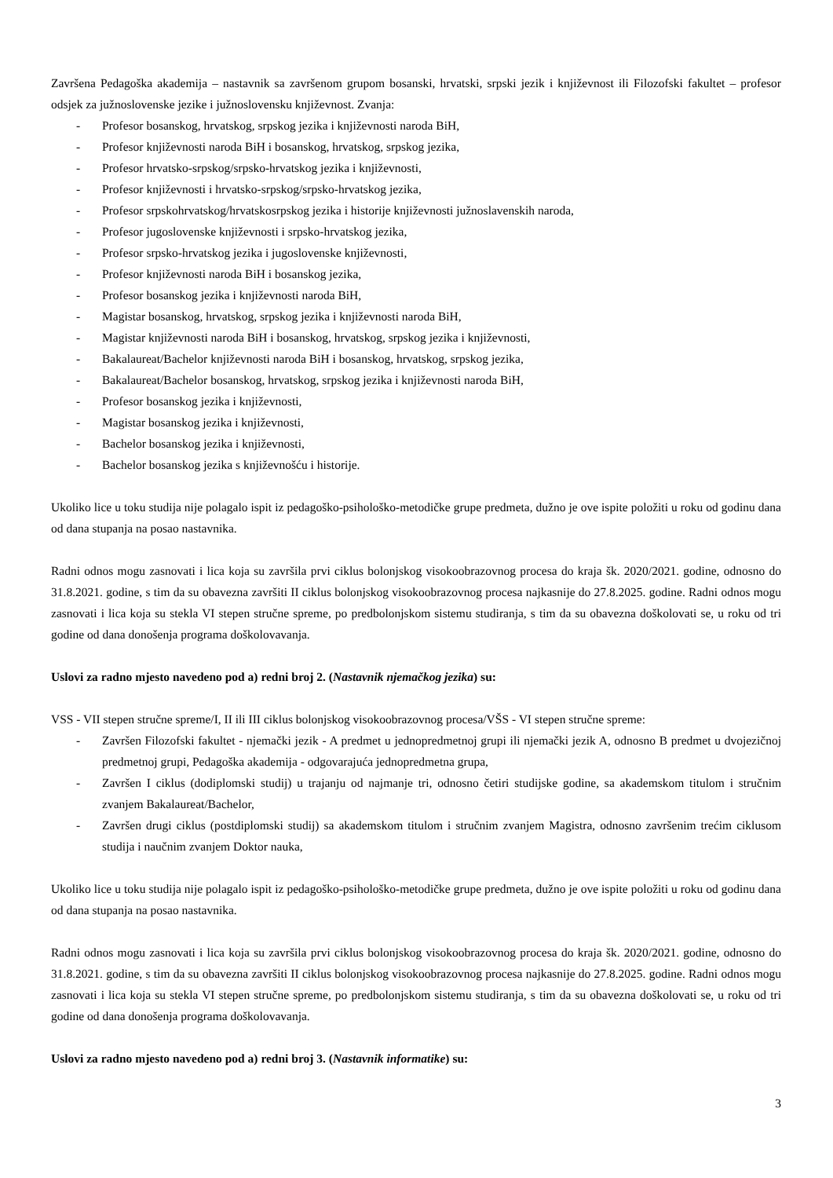Završena Pedagoška akademija – nastavnik sa završenom grupom bosanski, hrvatski, srpski jezik i književnost ili Filozofski fakultet – profesor odsjek za južnoslovenske jezike i južnoslovensku književnost. Zvanja:
- Profesor bosanskog, hrvatskog, srpskog jezika i književnosti naroda BiH,
- Profesor književnosti naroda BiH i bosanskog, hrvatskog, srpskog jezika,
- Profesor hrvatsko-srpskog/srpsko-hrvatskog jezika i književnosti,
- Profesor književnosti i hrvatsko-srpskog/srpsko-hrvatskog jezika,
- Profesor srpskohrvatskog/hrvatskosrpskog jezika i historije književnosti južnoslavenskih naroda,
- Profesor jugoslovenske književnosti i srpsko-hrvatskog jezika,
- Profesor srpsko-hrvatskog jezika i jugoslovenske književnosti,
- Profesor književnosti naroda BiH i bosanskog jezika,
- Profesor bosanskog jezika i književnosti naroda BiH,
- Magistar bosanskog, hrvatskog, srpskog jezika i književnosti naroda BiH,
- Magistar književnosti naroda BiH i bosanskog, hrvatskog, srpskog jezika i književnosti,
- Bakalaureat/Bachelor književnosti naroda BiH i bosanskog, hrvatskog, srpskog jezika,
- Bakalaureat/Bachelor bosanskog, hrvatskog, srpskog jezika i književnosti naroda BiH,
- Profesor bosanskog jezika i književnosti,
- Magistar bosanskog jezika i književnosti,
- Bachelor bosanskog jezika i književnosti,
- Bachelor bosanskog jezika s književnošću i historije.
Ukoliko lice u toku studija nije polagalo ispit iz pedagoško-psihološko-metodičke grupe predmeta, dužno je ove ispite položiti u roku od godinu dana od dana stupanja na posao nastavnika.
Radni odnos mogu zasnovati i lica koja su završila prvi ciklus bolonjskog visokoobrazovnog procesa do kraja šk. 2020/2021. godine, odnosno do 31.8.2021. godine, s tim da su obavezna završiti II ciklus bolonjskog visokoobrazovnog procesa najkasnije do 27.8.2025. godine. Radni odnos mogu zasnovati i lica koja su stekla VI stepen stručne spreme, po predbolonjskom sistemu studiranja, s tim da su obavezna doškolovati se, u roku od tri godine od dana donošenja programa doškolovavanja.
Uslovi za radno mjesto navedeno pod a) redni broj 2. (Nastavnik njemačkog jezika) su:
VSS - VII stepen stručne spreme/I, II ili III ciklus bolonjskog visokoobrazovnog procesa/VŠS - VI stepen stručne spreme:
- Završen Filozofski fakultet - njemački jezik - A predmet u jednopredmetnoj grupi ili njemački jezik A, odnosno B predmet u dvojezičnoj predmetnoj grupi, Pedagoška akademija - odgovarajuća jednopredmetna grupa,
- Završen I ciklus (dodiplomski studij) u trajanju od najmanje tri, odnosno četiri studijske godine, sa akademskom titulom i stručnim zvanjem Bakalaureat/Bachelor,
- Završen drugi ciklus (postdiplomski studij) sa akademskom titulom i stručnim zvanjem Magistra, odnosno završenim trećim ciklusom studija i naučnim zvanjem Doktor nauka,
Ukoliko lice u toku studija nije polagalo ispit iz pedagoško-psihološko-metodičke grupe predmeta, dužno je ove ispite položiti u roku od godinu dana od dana stupanja na posao nastavnika.
Radni odnos mogu zasnovati i lica koja su završila prvi ciklus bolonjskog visokoobrazovnog procesa do kraja šk. 2020/2021. godine, odnosno do 31.8.2021. godine, s tim da su obavezna završiti II ciklus bolonjskog visokoobrazovnog procesa najkasnije do 27.8.2025. godine. Radni odnos mogu zasnovati i lica koja su stekla VI stepen stručne spreme, po predbolonjskom sistemu studiranja, s tim da su obavezna doškolovati se, u roku od tri godine od dana donošenja programa doškolovavanja.
Uslovi za radno mjesto navedeno pod a) redni broj 3. (Nastavnik informatike) su:
3